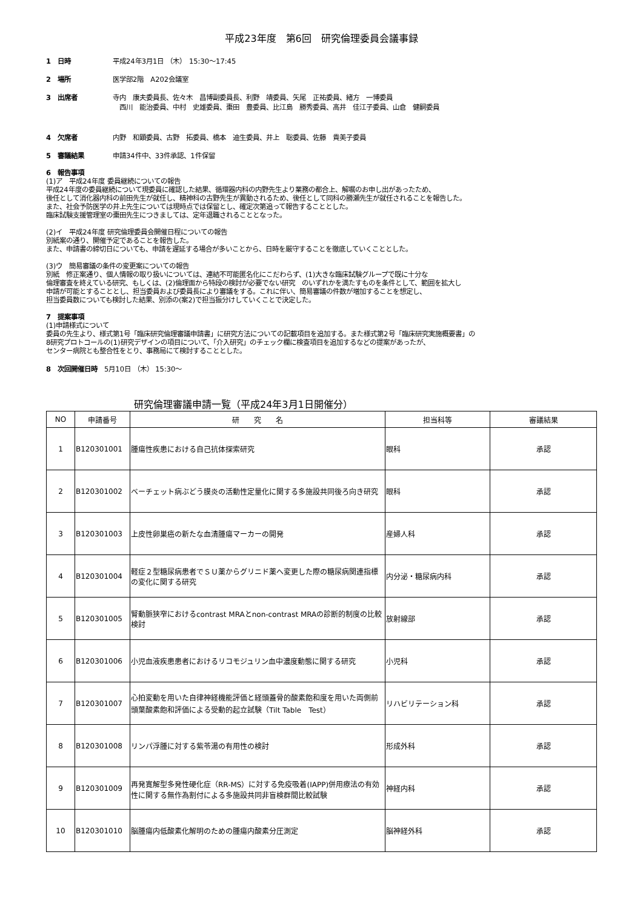平成23年度　第6回　研究倫理委員会議事録
1　日時 平成24年3月1日 （木）　15:30～17:45
2　場所 医学部2階　A202会議室
3　出席者 寺内　康夫委員長、佐々木　昌博副委員長、利野　靖委員、矢尾　正祐委員、緒方　一博委員
　西川　能治委員、中村　史雄委員、棗田　豊委員、比江島　勝秀委員、高井　佳江子委員、山倉　健嗣委員
4　欠席者 内野　和顕委員、古野　拓委員、橋本　迪生委員、井上　聡委員、佐藤　貴美子委員
5　審議結果 申請34件中、33件承認、1件保留
6　報告事項
(1)ア　平成24年度 委員継続についての報告
平成24年度の委員継続について現委員に確認した結果、循環器内科の内野先生より業務の都合上、解嘱のお申し出があったため、
後任として消化器内科の前田先生が就任し、精神科の古野先生が異動されるため、後任として同科の勝瀬先生が就任されることを報告した。
また、社会予防医学の井上先生については現時点では保留とし、確定次第追って報告することとした。
臨床試験支援管理室の棗田先生につきましては、定年退職されることとなった。
(2)イ　平成24年度 研究倫理委員会開催日程についての報告
別紙案の通り、開催予定であることを報告した。
また、申請書の締切日についても、申請を遅延する場合が多いことから、日時を厳守することを徹底していくこととした。
(3)ウ　簡易審議の条件の変更案についての報告
別紙　修正案通り、個人情報の取り扱いについては、連結不可能匿名化にこだわらず、(1)大きな臨床試験グループで既に十分な
倫理審査を終えている研究、もしくは、(2)倫理面から特段の検討が必要でない研究　のいずれかを満たすものを条件として、範囲を拡大し
申請が可能とすることとし、担当委員および委員長により審議をする。これに伴い、簡易審議の件数が増加することを想定し、
担当委員数についても検討した結果、別添の(案2)で担当振分けしていくことで決定した。
7　提案事項
(1)申請様式について
委員の先生より、様式第1号「臨床研究倫理審議申請書」に研究方法についての記載項目を追加する。また様式第2号「臨床研究実施概要書」の
8研究プロトコールの(1)研究デザインの項目について、「介入研究」のチェック欄に検査項目を追加するなどの提案があったが、
センター病院とも整合性をとり、事務局にて検討することとした。
8　次回開催日時　5月10日 （木） 15:30～
研究倫理審議申請一覧（平成24年3月1日開催分）
| NO | 申請番号 | 研 究 名 | 担当科等 | 審議結果 |
| --- | --- | --- | --- | --- |
| 1 | B120301001 | 腫瘍性疾患における自己抗体探索研究 | 眼科 | 承認 |
| 2 | B120301002 | ベーチェット病ぶどう膜炎の活動性定量化に関する多施設共同後ろ向き研究 | 眼科 | 承認 |
| 3 | B120301003 | 上皮性卵巣癌の新たな血清腫瘍マーカーの開発 | 産婦人科 | 承認 |
| 4 | B120301004 | 軽症２型糖尿病患者でＳＵ薬からグリニド薬へ変更した際の糖尿病関連指標の変化に関する研究 | 内分泌・糖尿病内科 | 承認 |
| 5 | B120301005 | 腎動脈狭窄におけるcontrast MRAとnon-contrast MRAの診断的制度の比較検討 | 放射線部 | 承認 |
| 6 | B120301006 | 小児血液疾患患者におけるリコモジュリン血中濃度動態に関する研究 | 小児科 | 承認 |
| 7 | B120301007 | 心拍変動を用いた自律神経機能評価と経頭蓋骨的酸素飽和度を用いた両側前頭葉酸素飽和評価による受動的起立試験（Tilt Table Test） | リハビリテーション科 | 承認 |
| 8 | B120301008 | リンパ浮腫に対する紫苓湯の有用性の検討 | 形成外科 | 承認 |
| 9 | B120301009 | 再発寛解型多発性硬化症（RR-MS）に対する免疫吸着(IAPP)併用療法の有効性に関する無作為割付による多施設共同非盲検群間比較試験 | 神経内科 | 承認 |
| 10 | B120301010 | 脳腫瘍内低酸素化解明のための腫瘍内酸素分圧測定 | 脳神経外科 | 承認 |